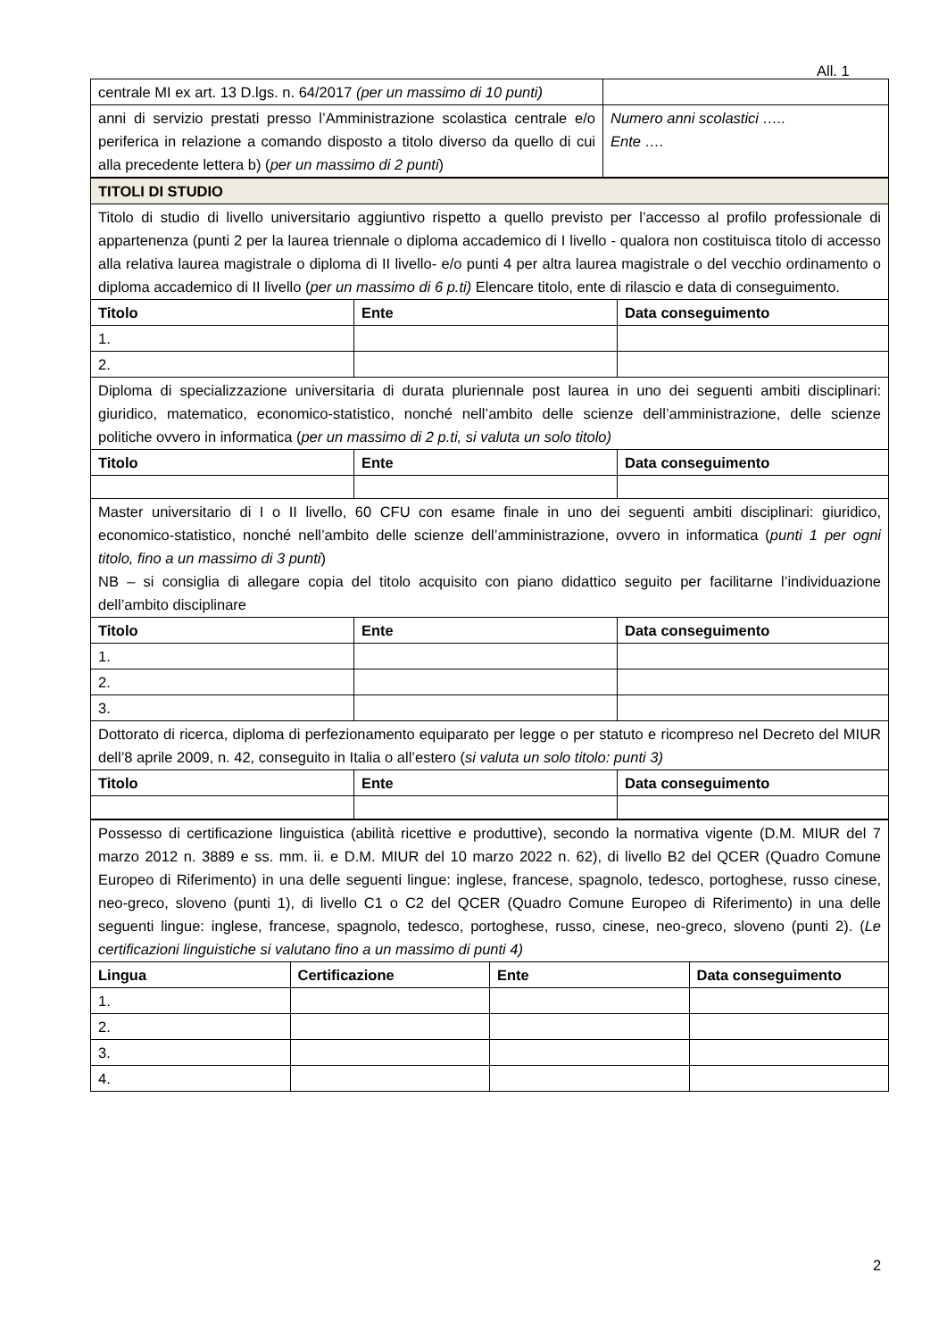All. 1
| centrale MI ex art. 13 D.lgs. n. 64/2017 (per un massimo di 10 punti) | |
| anni di servizio prestati presso l’Amministrazione scolastica centrale e/o periferica in relazione a comando disposto a titolo diverso da quello di cui alla precedente lettera b) ( per un massimo di 2 punti ) | Numero anni scolastici ….. Ente …. |
| TITOLI DI STUDIO | | |
| Titolo di studio di livello universitario aggiuntivo rispetto a quello previsto per l’accesso al profilo professionale di appartenenza (punti 2 per la laurea triennale o diploma accademico di I livello - qualora non costituisca titolo di accesso alla relativa laurea magistrale o diploma di II livello- e/o punti 4 per altra laurea magistrale o del vecchio ordinamento o diploma accademico di II livello ( per un massimo di 6 p.ti) Elencare titolo, ente di rilascio e data di conseguimento. | | |
| Titolo | Ente | Data conseguimento |
| 1. | | |
| 2. | | |
| Diploma di specializzazione universitaria di durata pluriennale post laurea in uno dei seguenti ambiti disciplinari: giuridico, matematico, economico-statistico, nonché nell’ambito delle scienze dell’amministrazione, delle scienze politiche ovvero in informatica ( per un massimo di 2 p.ti, si valuta un solo titolo) | | |
| Titolo | Ente | Data conseguimento |
| Master universitario di I o II livello, 60 CFU con esame finale in uno dei seguenti ambiti disciplinari: giuridico, economico-statistico, nonché nell’ambito delle scienze dell’amministrazione, ovvero in informatica ( punti 1 per ogni titolo, fino a un massimo di 3 punti ) NB – si consiglia di allegare copia del titolo acquisito con piano didattico seguito per facilitarne l’individuazione dell’ambito disciplinare | | |
| Titolo | Ente | Data conseguimento |
| 1. | | |
| 2. | | |
| 3. | | |
| Dottorato di ricerca, diploma di perfezionamento equiparato per legge o per statuto e ricompreso nel Decreto del MIUR dell’8 aprile 2009, n. 42, conseguito in Italia o all’estero ( si valuta un solo titolo: punti 3) | | |
| Titolo | Ente | Data conseguimento |
| Possesso di certificazione linguistica (abilità ricettive e produttive), secondo la normativa vigente (D.M. MIUR del 7 marzo 2012 n. 3889 e ss. mm. ii. e D.M. MIUR del 10 marzo 2022 n. 62), di livello B2 del QCER (Quadro Comune Europeo di Riferimento) in una delle seguenti lingue: inglese, francese, spagnolo, tedesco, portoghese, russo cinese, neo-greco, sloveno (punti 1), di livello C1 o C2 del QCER (Quadro Comune Europeo di Riferimento) in una delle seguenti lingue: inglese, francese, spagnolo, tedesco, portoghese, russo, cinese, neo-greco, sloveno (punti 2). ( Le certificazioni linguistiche si valutano fino a un massimo di punti 4) | | | |
| Lingua | Certificazione | Ente | Data conseguimento |
| 1. | | | |
| 2. | | | |
| 3. | | | |
| 4. | | | |
2